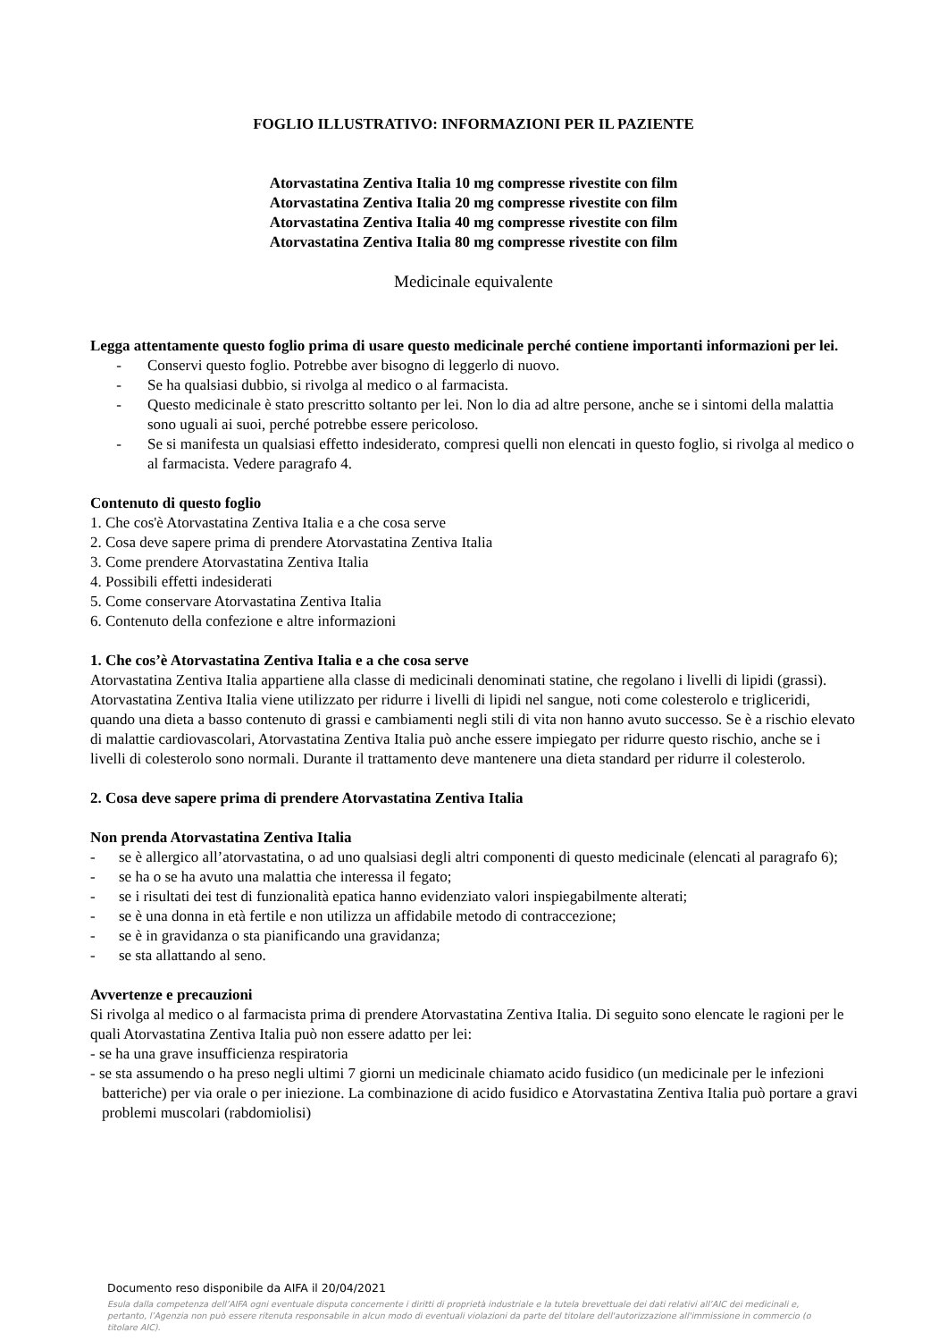FOGLIO ILLUSTRATIVO: INFORMAZIONI PER IL PAZIENTE
Atorvastatina Zentiva Italia 10 mg compresse rivestite con film
Atorvastatina Zentiva Italia 20 mg compresse rivestite con film
Atorvastatina Zentiva Italia 40 mg compresse rivestite con film
Atorvastatina Zentiva Italia 80 mg compresse rivestite con film
Medicinale equivalente
Legga attentamente questo foglio prima di usare questo medicinale perché contiene importanti informazioni per lei.
- Conservi questo foglio. Potrebbe aver bisogno di leggerlo di nuovo.
- Se ha qualsiasi dubbio, si rivolga al medico o al farmacista.
- Questo medicinale è stato prescritto soltanto per lei. Non lo dia ad altre persone, anche se i sintomi della malattia sono uguali ai suoi, perché potrebbe essere pericoloso.
- Se si manifesta un qualsiasi effetto indesiderato, compresi quelli non elencati in questo foglio, si rivolga al medico o al farmacista. Vedere paragrafo 4.
Contenuto di questo foglio
1. Che cos'è Atorvastatina Zentiva Italia e a che cosa serve
2. Cosa deve sapere prima di prendere Atorvastatina Zentiva Italia
3. Come prendere Atorvastatina Zentiva Italia
4. Possibili effetti indesiderati
5. Come conservare Atorvastatina Zentiva Italia
6. Contenuto della confezione e altre informazioni
1. Che cos’è Atorvastatina Zentiva Italia e a che cosa serve
Atorvastatina Zentiva Italia appartiene alla classe di medicinali denominati statine, che regolano i livelli di lipidi (grassi).
Atorvastatina Zentiva Italia viene utilizzato per ridurre i livelli di lipidi nel sangue, noti come colesterolo e trigliceridi, quando una dieta a basso contenuto di grassi e cambiamenti negli stili di vita non hanno avuto successo. Se è a rischio elevato di malattie cardiovascolari, Atorvastatina Zentiva Italia può anche essere impiegato per ridurre questo rischio, anche se i livelli di colesterolo sono normali. Durante il trattamento deve mantenere una dieta standard per ridurre il colesterolo.
2. Cosa deve sapere prima di prendere Atorvastatina Zentiva Italia
Non prenda Atorvastatina Zentiva Italia
- se è allergico all’atorvastatina, o ad uno qualsiasi degli altri componenti di questo medicinale (elencati al paragrafo 6);
- se ha o se ha avuto una malattia che interessa il fegato;
- se i risultati dei test di funzionalità epatica hanno evidenziato valori inspiegabilmente alterati;
- se è una donna in età fertile e non utilizza un affidabile metodo di contraccezione;
- se è in gravidanza o sta pianificando una gravidanza;
- se sta allattando al seno.
Avvertenze e precauzioni
Si rivolga al medico o al farmacista prima di prendere Atorvastatina Zentiva Italia. Di seguito sono elencate le ragioni per le quali Atorvastatina Zentiva Italia può non essere adatto per lei:
- se ha una grave insufficienza respiratoria
- se sta assumendo o ha preso negli ultimi 7 giorni un medicinale chiamato acido fusidico (un medicinale per le infezioni batteriche) per via orale o per iniezione. La combinazione di acido fusidico e Atorvastatina Zentiva Italia può portare a gravi problemi muscolari (rabdomiolisi)
Documento reso disponibile da AIFA il 20/04/2021
Esula dalla competenza dell’AIFA ogni eventuale disputa concernente i diritti di proprietà industriale e la tutela brevettuale dei dati relativi all’AIC dei medicinali e, pertanto, l’Agenzia non può essere ritenuta responsabile in alcun modo di eventuali violazioni da parte del titolare dell'autorizzazione all'immissione in commercio (o titolare AIC).